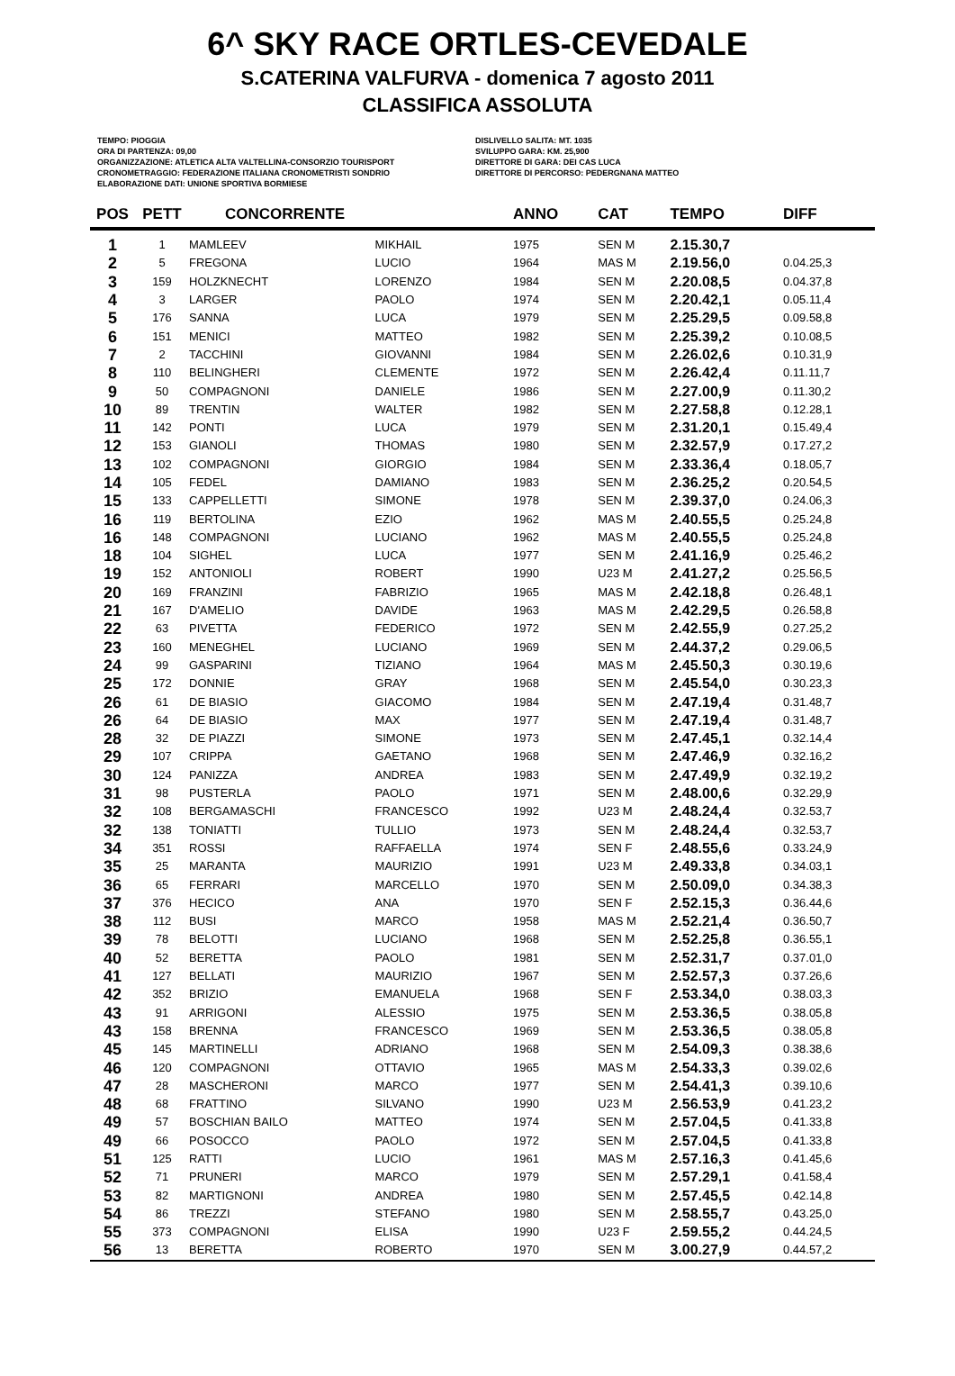6^ SKY RACE ORTLES-CEVEDALE
S.CATERINA VALFURVA - domenica 7 agosto 2011
CLASSIFICA ASSOLUTA
TEMPO: PIOGGIA
ORA DI PARTENZA: 09,00
ORGANIZZAZIONE: ATLETICA ALTA VALTELLINA-CONSORZIO TOURISPORT
CRONOMETRAGGIO: FEDERAZIONE ITALIANA CRONOMETRISTI SONDRIO
ELABORAZIONE DATI: UNIONE SPORTIVA BORMIESE
DISLIVELLO SALITA: MT. 1035
SVILUPPO GARA: KM. 25,900
DIRETTORE DI GARA: DEI CAS LUCA
DIRETTORE DI PERCORSO: PEDERGNANA MATTEO
| POS | PETT | CONCORRENTE | | ANNO | CAT | TEMPO | DIFF |
| --- | --- | --- | --- | --- | --- | --- | --- |
| 1 | 1 | MAMLEEV | MIKHAIL | 1975 | SEN M | 2.15.30,7 | |
| 2 | 5 | FREGONA | LUCIO | 1964 | MAS M | 2.19.56,0 | 0.04.25,3 |
| 3 | 159 | HOLZKNECHT | LORENZO | 1984 | SEN M | 2.20.08,5 | 0.04.37,8 |
| 4 | 3 | LARGER | PAOLO | 1974 | SEN M | 2.20.42,1 | 0.05.11,4 |
| 5 | 176 | SANNA | LUCA | 1979 | SEN M | 2.25.29,5 | 0.09.58,8 |
| 6 | 151 | MENICI | MATTEO | 1982 | SEN M | 2.25.39,2 | 0.10.08,5 |
| 7 | 2 | TACCHINI | GIOVANNI | 1984 | SEN M | 2.26.02,6 | 0.10.31,9 |
| 8 | 110 | BELINGHERI | CLEMENTE | 1972 | SEN M | 2.26.42,4 | 0.11.11,7 |
| 9 | 50 | COMPAGNONI | DANIELE | 1986 | SEN M | 2.27.00,9 | 0.11.30,2 |
| 10 | 89 | TRENTIN | WALTER | 1982 | SEN M | 2.27.58,8 | 0.12.28,1 |
| 11 | 142 | PONTI | LUCA | 1979 | SEN M | 2.31.20,1 | 0.15.49,4 |
| 12 | 153 | GIANOLI | THOMAS | 1980 | SEN M | 2.32.57,9 | 0.17.27,2 |
| 13 | 102 | COMPAGNONI | GIORGIO | 1984 | SEN M | 2.33.36,4 | 0.18.05,7 |
| 14 | 105 | FEDEL | DAMIANO | 1983 | SEN M | 2.36.25,2 | 0.20.54,5 |
| 15 | 133 | CAPPELLETTI | SIMONE | 1978 | SEN M | 2.39.37,0 | 0.24.06,3 |
| 16 | 119 | BERTOLINA | EZIO | 1962 | MAS M | 2.40.55,5 | 0.25.24,8 |
| 16 | 148 | COMPAGNONI | LUCIANO | 1962 | MAS M | 2.40.55,5 | 0.25.24,8 |
| 18 | 104 | SIGHEL | LUCA | 1977 | SEN M | 2.41.16,9 | 0.25.46,2 |
| 19 | 152 | ANTONIOLI | ROBERT | 1990 | U23 M | 2.41.27,2 | 0.25.56,5 |
| 20 | 169 | FRANZINI | FABRIZIO | 1965 | MAS M | 2.42.18,8 | 0.26.48,1 |
| 21 | 167 | D'AMELIO | DAVIDE | 1963 | MAS M | 2.42.29,5 | 0.26.58,8 |
| 22 | 63 | PIVETTA | FEDERICO | 1972 | SEN M | 2.42.55,9 | 0.27.25,2 |
| 23 | 160 | MENEGHEL | LUCIANO | 1969 | SEN M | 2.44.37,2 | 0.29.06,5 |
| 24 | 99 | GASPARINI | TIZIANO | 1964 | MAS M | 2.45.50,3 | 0.30.19,6 |
| 25 | 172 | DONNIE | GRAY | 1968 | SEN M | 2.45.54,0 | 0.30.23,3 |
| 26 | 61 | DE BIASIO | GIACOMO | 1984 | SEN M | 2.47.19,4 | 0.31.48,7 |
| 26 | 64 | DE BIASIO | MAX | 1977 | SEN M | 2.47.19,4 | 0.31.48,7 |
| 28 | 32 | DE PIAZZI | SIMONE | 1973 | SEN M | 2.47.45,1 | 0.32.14,4 |
| 29 | 107 | CRIPPA | GAETANO | 1968 | SEN M | 2.47.46,9 | 0.32.16,2 |
| 30 | 124 | PANIZZA | ANDREA | 1983 | SEN M | 2.47.49,9 | 0.32.19,2 |
| 31 | 98 | PUSTERLA | PAOLO | 1971 | SEN M | 2.48.00,6 | 0.32.29,9 |
| 32 | 108 | BERGAMASCHI | FRANCESCO | 1992 | U23 M | 2.48.24,4 | 0.32.53,7 |
| 32 | 138 | TONIATTI | TULLIO | 1973 | SEN M | 2.48.24,4 | 0.32.53,7 |
| 34 | 351 | ROSSI | RAFFAELLA | 1974 | SEN F | 2.48.55,6 | 0.33.24,9 |
| 35 | 25 | MARANTA | MAURIZIO | 1991 | U23 M | 2.49.33,8 | 0.34.03,1 |
| 36 | 65 | FERRARI | MARCELLO | 1970 | SEN M | 2.50.09,0 | 0.34.38,3 |
| 37 | 376 | HECICO | ANA | 1970 | SEN F | 2.52.15,3 | 0.36.44,6 |
| 38 | 112 | BUSI | MARCO | 1958 | MAS M | 2.52.21,4 | 0.36.50,7 |
| 39 | 78 | BELOTTI | LUCIANO | 1968 | SEN M | 2.52.25,8 | 0.36.55,1 |
| 40 | 52 | BERETTA | PAOLO | 1981 | SEN M | 2.52.31,7 | 0.37.01,0 |
| 41 | 127 | BELLATI | MAURIZIO | 1967 | SEN M | 2.52.57,3 | 0.37.26,6 |
| 42 | 352 | BRIZIO | EMANUELA | 1968 | SEN F | 2.53.34,0 | 0.38.03,3 |
| 43 | 91 | ARRIGONI | ALESSIO | 1975 | SEN M | 2.53.36,5 | 0.38.05,8 |
| 43 | 158 | BRENNA | FRANCESCO | 1969 | SEN M | 2.53.36,5 | 0.38.05,8 |
| 45 | 145 | MARTINELLI | ADRIANO | 1968 | SEN M | 2.54.09,3 | 0.38.38,6 |
| 46 | 120 | COMPAGNONI | OTTAVIO | 1965 | MAS M | 2.54.33,3 | 0.39.02,6 |
| 47 | 28 | MASCHERONI | MARCO | 1977 | SEN M | 2.54.41,3 | 0.39.10,6 |
| 48 | 68 | FRATTINO | SILVANO | 1990 | U23 M | 2.56.53,9 | 0.41.23,2 |
| 49 | 57 | BOSCHIAN BAILO | MATTEO | 1974 | SEN M | 2.57.04,5 | 0.41.33,8 |
| 49 | 66 | POSOCCO | PAOLO | 1972 | SEN M | 2.57.04,5 | 0.41.33,8 |
| 51 | 125 | RATTI | LUCIO | 1961 | MAS M | 2.57.16,3 | 0.41.45,6 |
| 52 | 71 | PRUNERI | MARCO | 1979 | SEN M | 2.57.29,1 | 0.41.58,4 |
| 53 | 82 | MARTIGNONI | ANDREA | 1980 | SEN M | 2.57.45,5 | 0.42.14,8 |
| 54 | 86 | TREZZI | STEFANO | 1980 | SEN M | 2.58.55,7 | 0.43.25,0 |
| 55 | 373 | COMPAGNONI | ELISA | 1990 | U23 F | 2.59.55,2 | 0.44.24,5 |
| 56 | 13 | BERETTA | ROBERTO | 1970 | SEN M | 3.00.27,9 | 0.44.57,2 |